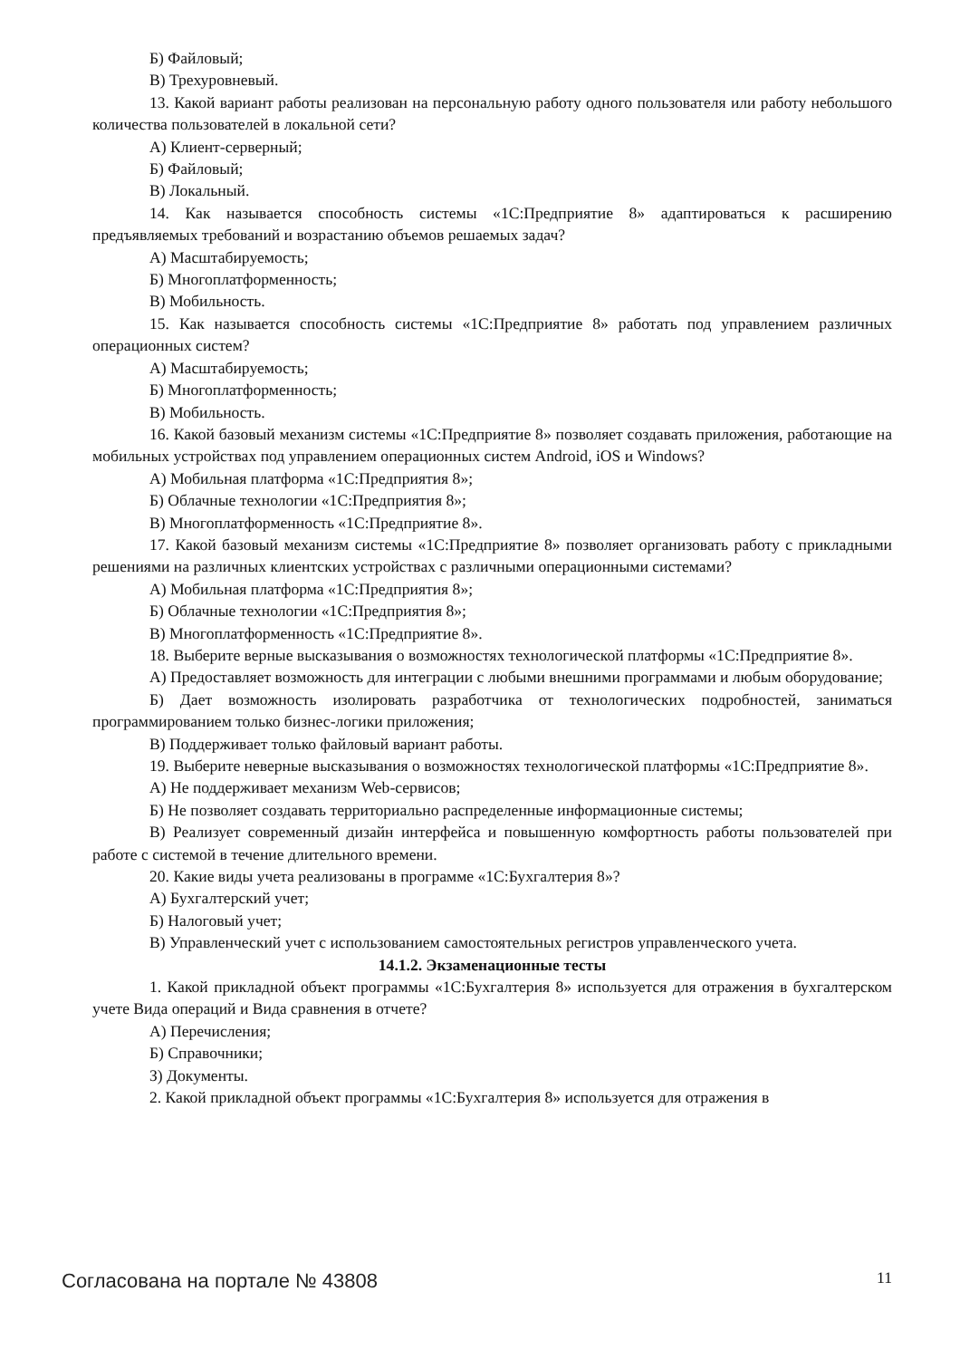Б) Файловый;
В) Трехуровневый.
13. Какой вариант работы реализован на персональную работу одного пользователя или работу небольшого количества пользователей в локальной сети?
А) Клиент-серверный;
Б) Файловый;
В) Локальный.
14. Как называется способность системы «1С:Предприятие 8» адаптироваться к расширению предъявляемых требований и возрастанию объемов решаемых задач?
А) Масштабируемость;
Б) Многоплатформенность;
В) Мобильность.
15. Как называется способность системы «1С:Предприятие 8» работать под управлением различных операционных систем?
А) Масштабируемость;
Б) Многоплатформенность;
В) Мобильность.
16. Какой базовый механизм системы «1С:Предприятие 8» позволяет создавать приложения, работающие на мобильных устройствах под управлением операционных систем Android, iOS и Windows?
А) Мобильная платформа «1С:Предприятия 8»;
Б) Облачные технологии «1С:Предприятия 8»;
В) Многоплатформенность «1С:Предприятие 8».
17. Какой базовый механизм системы «1С:Предприятие 8» позволяет организовать работу с прикладными решениями на различных клиентских устройствах с различными операционными системами?
А) Мобильная платформа «1С:Предприятия 8»;
Б) Облачные технологии «1С:Предприятия 8»;
В) Многоплатформенность «1С:Предприятие 8».
18. Выберите верные высказывания о возможностях технологической платформы «1С:Предприятие 8».
А) Предоставляет возможность для интеграции с любыми внешними программами и любым оборудование;
Б) Дает возможность изолировать разработчика от технологических подробностей, заниматься программированием только бизнес-логики приложения;
В) Поддерживает только файловый вариант работы.
19. Выберите неверные высказывания о возможностях технологической платформы «1С:Предприятие 8».
А) Не поддерживает механизм Web-сервисов;
Б) Не позволяет создавать территориально распределенные информационные системы;
В) Реализует современный дизайн интерфейса и повышенную комфортность работы пользователей при работе с системой в течение длительного времени.
20. Какие виды учета реализованы в программе «1С:Бухгалтерия 8»?
А) Бухгалтерский учет;
Б) Налоговый учет;
В) Управленческий учет с использованием самостоятельных регистров управленческого учета.
14.1.2. Экзаменационные тесты
1. Какой прикладной объект программы «1С:Бухгалтерия 8» используется для отражения в бухгалтерском учете Вида операций и Вида сравнения в отчете?
А) Перечисления;
Б) Справочники;
З) Документы.
2. Какой прикладной объект программы «1С:Бухгалтерия 8» используется для отражения в
Согласована на портале № 43808 11